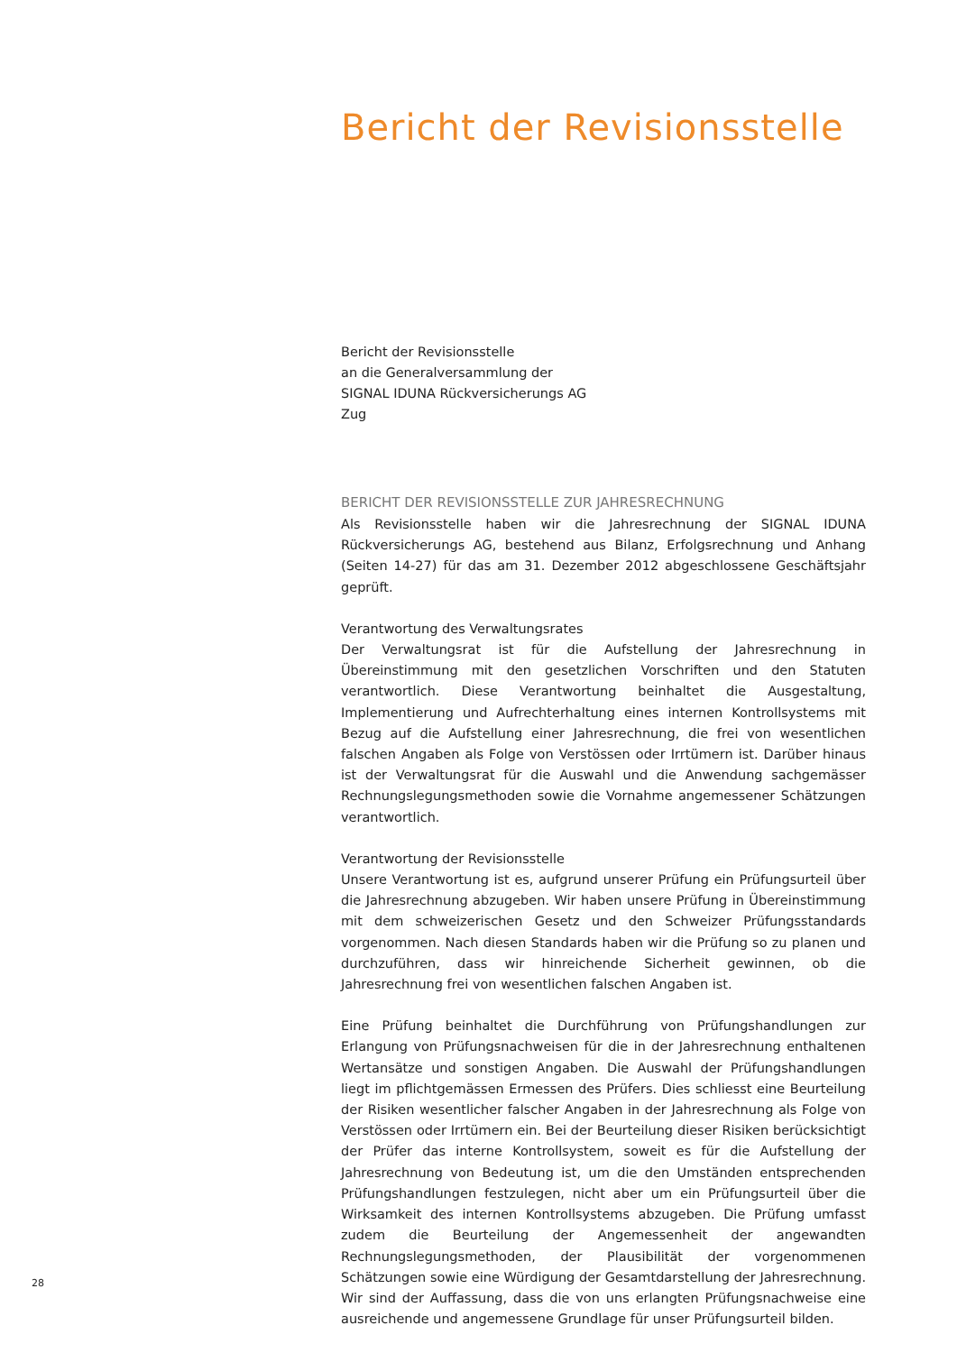Bericht der Revisionsstelle
Bericht der Revisionsstelle
an die Generalversammlung der
SIGNAL IDUNA Rückversicherungs AG
Zug
BERICHT DER REVISIONSSTELLE ZUR JAHRESRECHNUNG
Als Revisionsstelle haben wir die Jahresrechnung der SIGNAL IDUNA Rückversicherungs AG, bestehend aus Bilanz, Erfolgsrechnung und Anhang (Seiten 14-27) für das am 31. Dezember 2012 abgeschlossene Geschäftsjahr geprüft.
Verantwortung des Verwaltungsrates
Der Verwaltungsrat ist für die Aufstellung der Jahresrechnung in Übereinstimmung mit den gesetzlichen Vorschriften und den Statuten verantwortlich. Diese Verantwortung beinhaltet die Ausgestaltung, Implementierung und Aufrechterhaltung eines internen Kontrollsystems mit Bezug auf die Aufstellung einer Jahresrechnung, die frei von wesentlichen falschen Angaben als Folge von Verstössen oder Irrtümern ist. Darüber hinaus ist der Verwaltungsrat für die Auswahl und die Anwendung sachgemässer Rechnungslegungsmethoden sowie die Vornahme angemessener Schätzungen verantwortlich.
Verantwortung der Revisionsstelle
Unsere Verantwortung ist es, aufgrund unserer Prüfung ein Prüfungsurteil über die Jahresrechnung abzugeben. Wir haben unsere Prüfung in Übereinstimmung mit dem schweizerischen Gesetz und den Schweizer Prüfungsstandards vorgenommen. Nach diesen Standards haben wir die Prüfung so zu planen und durchzuführen, dass wir hinreichende Sicherheit gewinnen, ob die Jahresrechnung frei von wesentlichen falschen Angaben ist.
Eine Prüfung beinhaltet die Durchführung von Prüfungshandlungen zur Erlangung von Prüfungsnachweisen für die in der Jahresrechnung enthaltenen Wertansätze und sonstigen Angaben. Die Auswahl der Prüfungshandlungen liegt im pflichtgemässen Ermessen des Prüfers. Dies schliesst eine Beurteilung der Risiken wesentlicher falscher Angaben in der Jahresrechnung als Folge von Verstössen oder Irrtümern ein. Bei der Beurteilung dieser Risiken berücksichtigt der Prüfer das interne Kontrollsystem, soweit es für die Aufstellung der Jahresrechnung von Bedeutung ist, um die den Umständen entsprechenden Prüfungshandlungen festzulegen, nicht aber um ein Prüfungsurteil über die Wirksamkeit des internen Kontrollsystems abzugeben. Die Prüfung umfasst zudem die Beurteilung der Angemessenheit der angewandten Rechnungslegungsmethoden, der Plausibilität der vorgenommenen Schätzungen sowie eine Würdigung der Gesamtdarstellung der Jahresrechnung. Wir sind der Auffassung, dass die von uns erlangten Prüfungsnachweise eine ausreichende und angemessene Grundlage für unser Prüfungsurteil bilden.
28